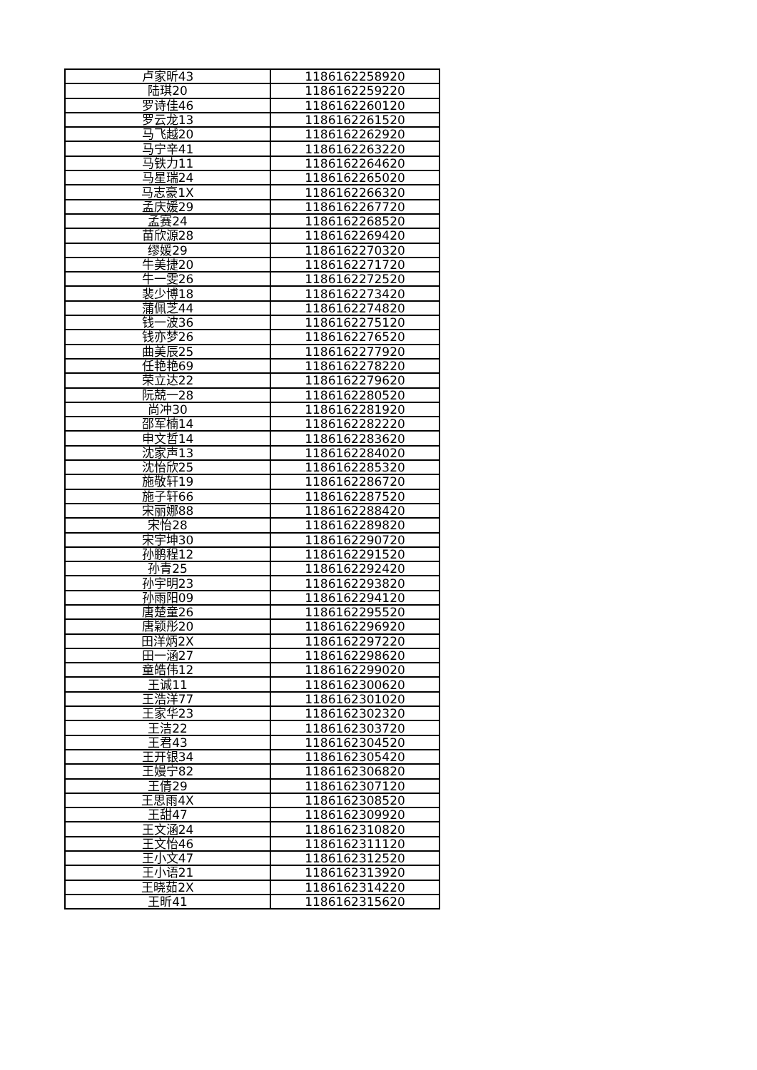| 卢家昕43 | 1186162258920 |
| 陆琪20 | 1186162259220 |
| 罗诗佳46 | 1186162260120 |
| 罗云龙13 | 1186162261520 |
| 马飞越20 | 1186162262920 |
| 马宁辛41 | 1186162263220 |
| 马铁力11 | 1186162264620 |
| 马星瑞24 | 1186162265020 |
| 马志豪1X | 1186162266320 |
| 孟庆媛29 | 1186162267720 |
| 孟赛24 | 1186162268520 |
| 苗欣源28 | 1186162269420 |
| 缪媛29 | 1186162270320 |
| 牛美捷20 | 1186162271720 |
| 牛一雯26 | 1186162272520 |
| 裴少博18 | 1186162273420 |
| 蒲佩芝44 | 1186162274820 |
| 钱一波36 | 1186162275120 |
| 钱亦梦26 | 1186162276520 |
| 曲美辰25 | 1186162277920 |
| 任艳艳69 | 1186162278220 |
| 荣立达22 | 1186162279620 |
| 阮兢一28 | 1186162280520 |
| 尚冲30 | 1186162281920 |
| 邵军楠14 | 1186162282220 |
| 申文哲14 | 1186162283620 |
| 沈家声13 | 1186162284020 |
| 沈怡欣25 | 1186162285320 |
| 施敬轩19 | 1186162286720 |
| 施子轩66 | 1186162287520 |
| 宋丽娜88 | 1186162288420 |
| 宋怡28 | 1186162289820 |
| 宋宇坤30 | 1186162290720 |
| 孙鹏程12 | 1186162291520 |
| 孙青25 | 1186162292420 |
| 孙宇明23 | 1186162293820 |
| 孙雨阳09 | 1186162294120 |
| 唐楚童26 | 1186162295520 |
| 唐颖彤20 | 1186162296920 |
| 田洋炳2X | 1186162297220 |
| 田一涵27 | 1186162298620 |
| 童皓伟12 | 1186162299020 |
| 王诚11 | 1186162300620 |
| 王浩洋77 | 1186162301020 |
| 王家华23 | 1186162302320 |
| 王洁22 | 1186162303720 |
| 王君43 | 1186162304520 |
| 王开银34 | 1186162305420 |
| 王嫚宁82 | 1186162306820 |
| 王倩29 | 1186162307120 |
| 王思雨4X | 1186162308520 |
| 王甜47 | 1186162309920 |
| 王文涵24 | 1186162310820 |
| 王文怡46 | 1186162311120 |
| 王小文47 | 1186162312520 |
| 王小语21 | 1186162313920 |
| 王晓茹2X | 1186162314220 |
| 王昕41 | 1186162315620 |